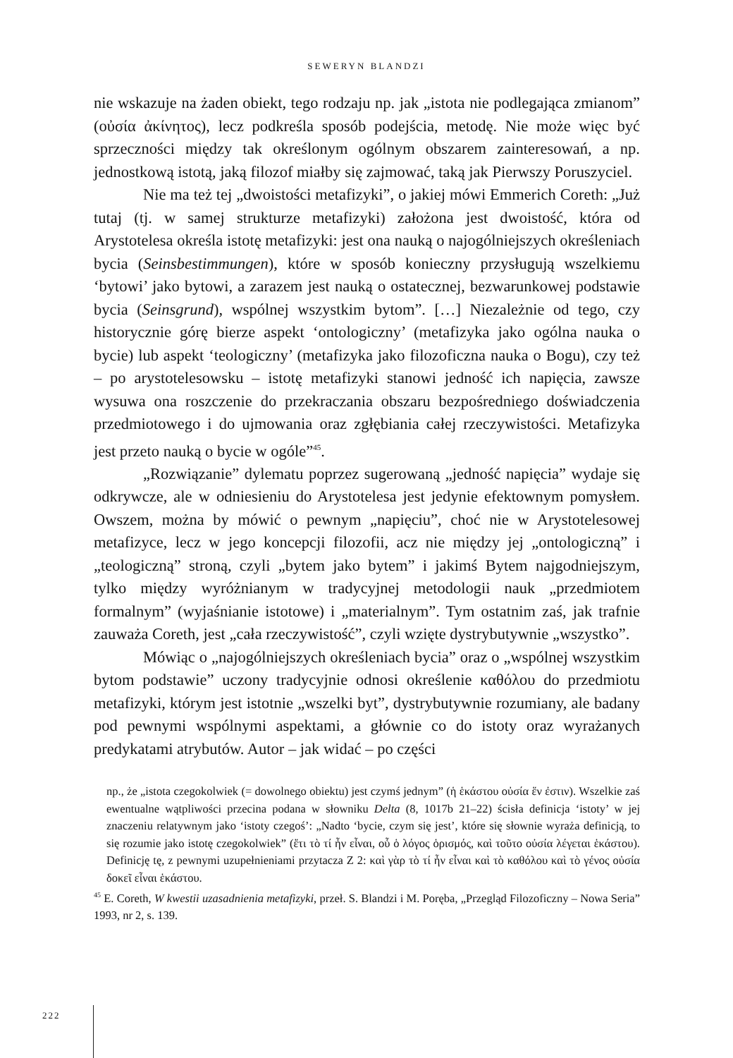SEWERYN BLANDZI
nie wskazuje na żaden obiekt, tego rodzaju np. jak „istota nie podlegająca zmianom” (οὐσία ἀκίνητος), lecz podkreśla sposób podejścia, metodę. Nie może więc być sprzeczności między tak określonym ogólnym obszarem zainteresowań, a np. jednostkową istotą, jaką filozof miałby się zajmować, taką jak Pierwszy Poruszyciel.
Nie ma też tej „dwoistości metafizyki”, o jakiej mówi Emmerich Coreth: „Już tutaj (tj. w samej strukturze metafizyki) założona jest dwoistość, która od Arystotelesa określa istotę metafizyki: jest ona nauką o najogólniejszych określeniach bycia (Seinsbestimmungen), które w sposób konieczny przysługują wszelkiemu ‘bytowi’ jako bytowi, a zarazem jest nauką o ostatecznej, bezwarunkowej podstawie bycia (Seinsgrund), wspólnej wszystkim bytom”. […] Niezależnie od tego, czy historycznie górę bierze aspekt ‘ontologiczny’ (metafizyka jako ogólna nauka o bycie) lub aspekt ‘teologiczny’ (metafizyka jako filozoficzna nauka o Bogu), czy też – po arystotelesowsku – istotę metafizyki stanowi jedność ich napięcia, zawsze wysuwa ona roszczenie do przekraczania obszaru bezpośredniego doświadczenia przedmiotowego i do ujmowania oraz zgłębiania całej rzeczywistości. Metafizyka jest przeto nauką o bycie w ogóle”<sup>45</sup>.
„Rozwiązanie” dylematu poprzez sugerowaną „jedność napięcia” wydaje się odkrywcze, ale w odniesieniu do Arystotelesa jest jedynie efektownym pomysłem. Owszem, można by mówić o pewnym „napięciu”, choć nie w Arystotelesowej metafizyce, lecz w jego koncepcji filozofii, acz nie między jej „ontologiczną” i „teologiczną” stroną, czyli „bytem jako bytem” i jakimś Bytem najgodniejszym, tylko między wyróżnianym w tradycyjnej metodologii nauk „przedmiotem formalnym” (wyjaśnianie istotowe) i „materialnym”. Tym ostatnim zaś, jak trafnie zauważa Coreth, jest „cała rzeczywistość”, czyli wzięte dystrybutywnie „wszystko”.
Mówiąc o „najogólniejszych określeniach bycia” oraz o „wspólnej wszystkim bytom podstawie” uczony tradycyjnie odnosi określenie καθόλου do przedmiotu metafizyki, którym jest istotnie „wszelki byt”, dystrybutywnie rozumiany, ale badany pod pewnymi wspólnymi aspektami, a głównie co do istoty oraz wyrażanych predykatami atrybutów. Autor – jak widać – po części
np., że „istota czegokolwiek (= dowolnego obiektu) jest czymś jednym” (ἡ ἑκάστου οὐσία ἕν ἐστιν). Wszelkie zaś ewentualne wątpliwości przecina podana w słowniku Delta (8, 1017b 21–22) ścisła definicja ‘istoty’ w jej znaczeniu relatywnym jako ‘istoty czegoś’: „Nadto ‘bycie, czym się jest’, które się słownie wyraża definicją, to się rozumie jako istotę czegokolwiek” (ἔτι τὸ τί ἦν εἶναι, οὗ ὁ λόγος ὁρισμός, καὶ τοῦτο οὐσία λέγεται ἑκάστου). Definicję tę, z pewnymi uzupełnieniami przytacza Z 2: καὶ γὰρ τὸ τί ἦν εἶναι καὶ τὸ καθόλου καὶ τὸ γένος οὐσία δοκεῖ εἶναι ἑκάστου.
<sup>45</sup> E. Coreth, W kwestii uzasadnienia metafizyki, przeł. S. Blandzi i M. Poręba, „Przegląd Filozoficzny – Nowa Seria” 1993, nr 2, s. 139.
222